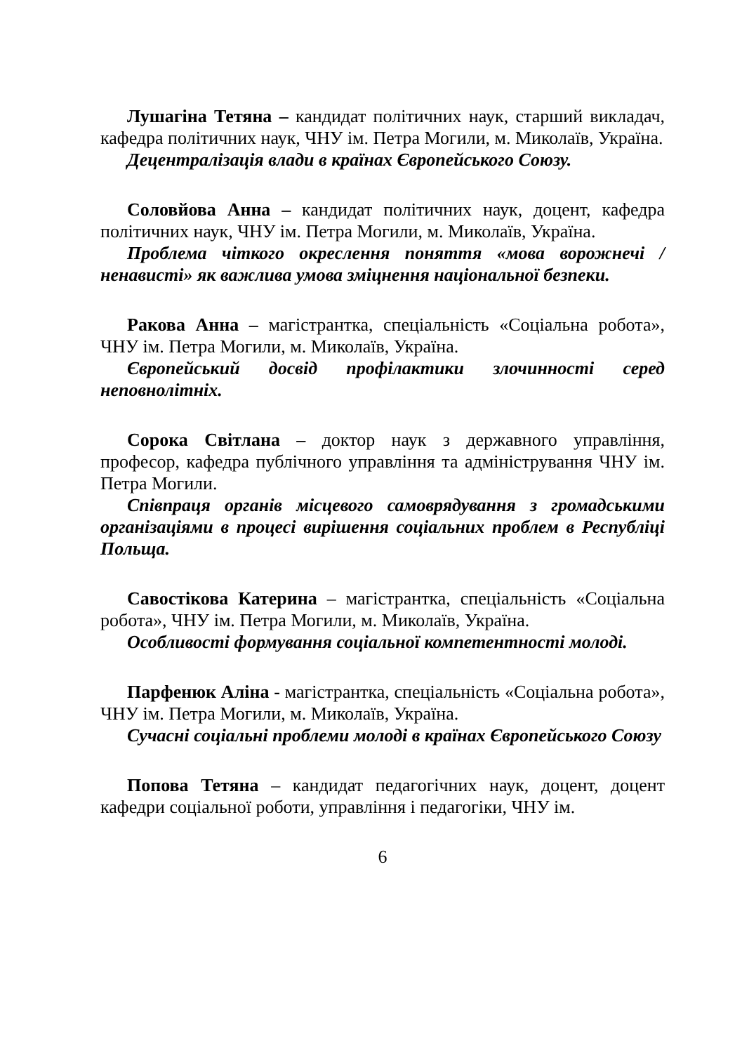Лушагіна Тетяна – кандидат політичних наук, старший викладач, кафедра політичних наук, ЧНУ ім. Петра Могили, м. Миколаїв, Україна.
Децентралізація влади в країнах Європейського Союзу.
Соловйова Анна – кандидат політичних наук, доцент, кафедра політичних наук, ЧНУ ім. Петра Могили, м. Миколаїв, Україна.
Проблема чіткого окреслення поняття «мова ворожнечі / ненависті» як важлива умова зміцнення національної безпеки.
Ракова Анна – магістрантка, спеціальність «Соціальна робота», ЧНУ ім. Петра Могили, м. Миколаїв, Україна.
Європейський досвід профілактики злочинності серед неповнолітніх.
Сорока Світлана – доктор наук з державного управління, професор, кафедра публічного управління та адміністрування ЧНУ ім. Петра Могили.
Співпраця органів місцевого самоврядування з громадськими організаціями в процесі вирішення соціальних проблем в Республіці Польща.
Савостікова Катерина – магістрантка, спеціальність «Соціальна робота», ЧНУ ім. Петра Могили, м. Миколаїв, Україна.
Особливості формування соціальної компетентності молоді.
Парфенюк Аліна - магістрантка, спеціальність «Соціальна робота», ЧНУ ім. Петра Могили, м. Миколаїв, Україна.
Сучасні соціальні проблеми молоді в країнах Європейського Союзу
Попова Тетяна – кандидат педагогічних наук, доцент, доцент кафедри соціальної роботи, управління і педагогіки, ЧНУ ім.
6